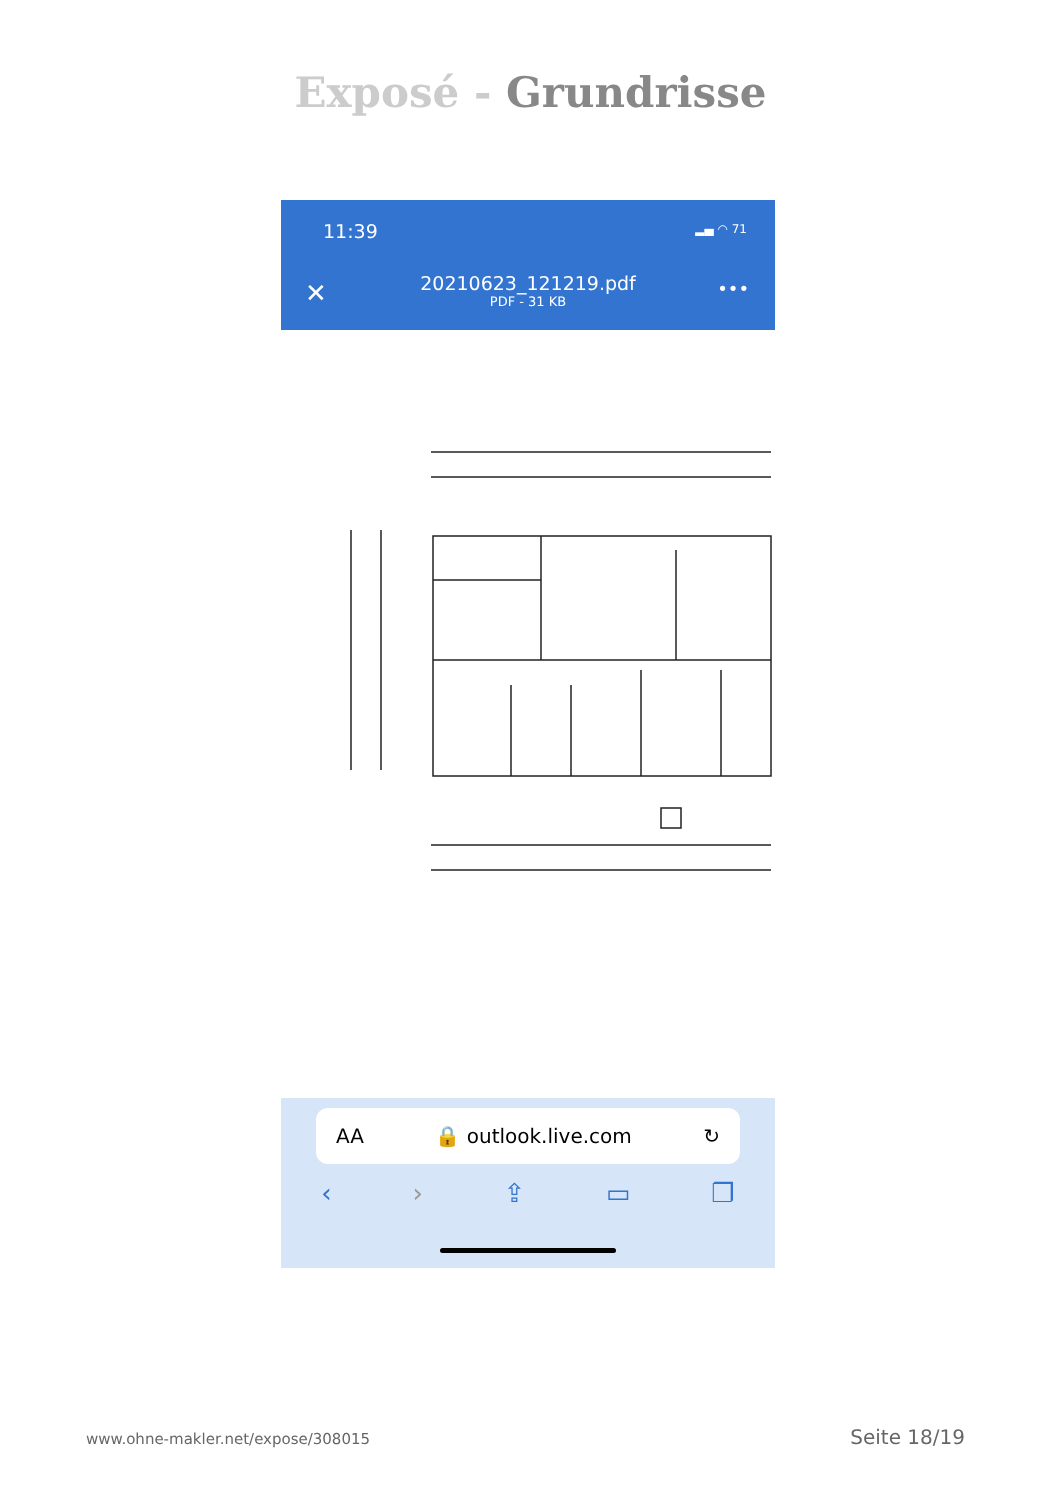Exposé - Grundrisse
11:39 ▂▄ ◠ 71
✕
20210623_121219.pdf
PDF - 31 KB
•••
AA 🔒 outlook.live.com ↻
‹ › ⇪ ▭ ❐
www.ohne-makler.net/expose/308015 Seite 18/19